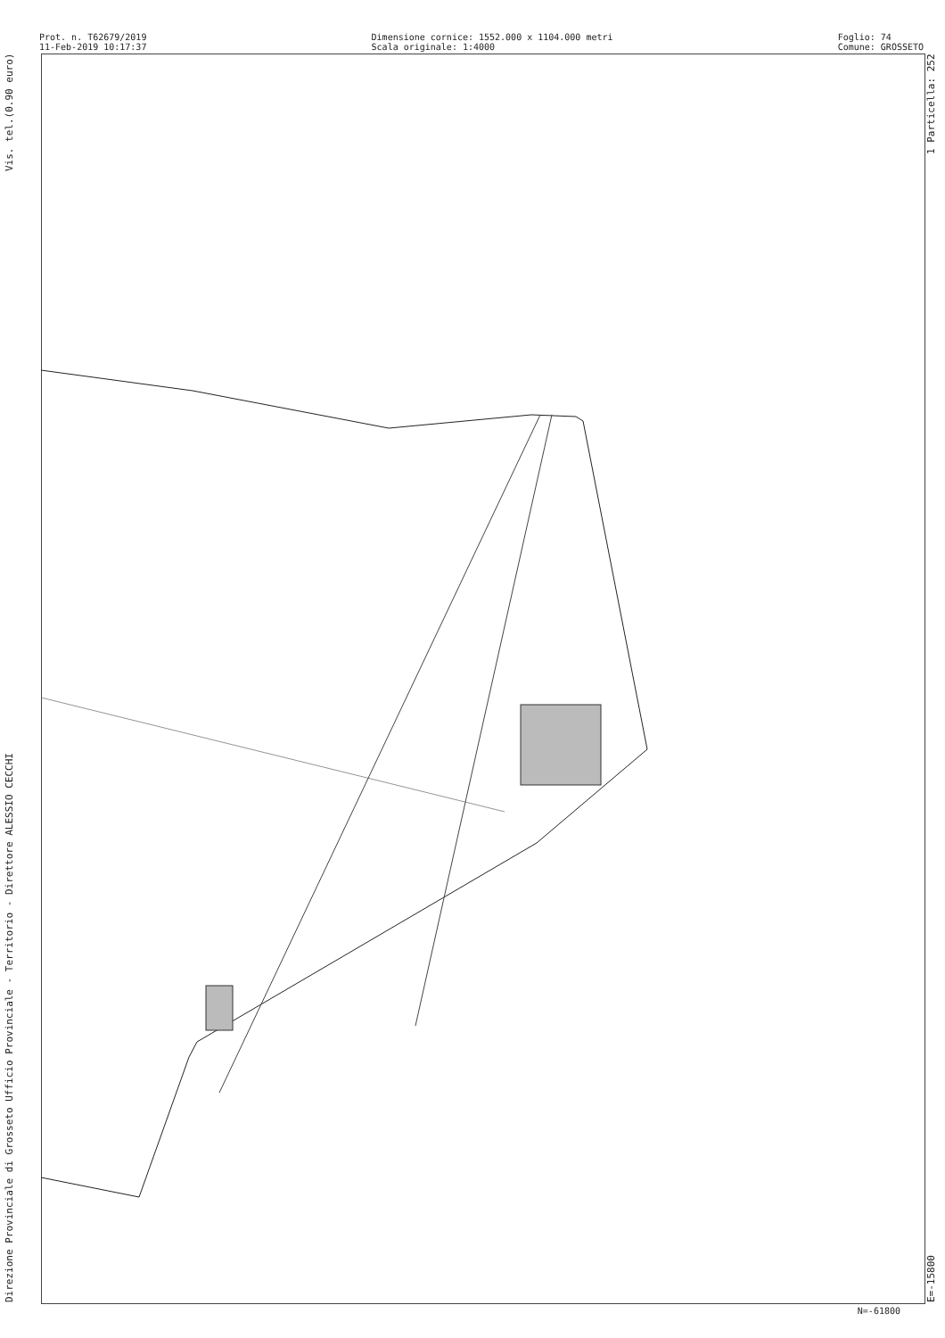Prot. n. T62679/2019
11-Feb-2019 10:17:37
Dimensione cornice: 1552.000 x 1104.000 metri
Scala originale: 1:4000
Foglio: 74
Comune: GROSSETO
Direzione Provinciale di Grosseto Ufficio Provinciale - Territorio - Direttore ALESSIO CECCHI Vis. tel.(0.90 euro)
E=-15800 1 Particella: 252
N=-61800